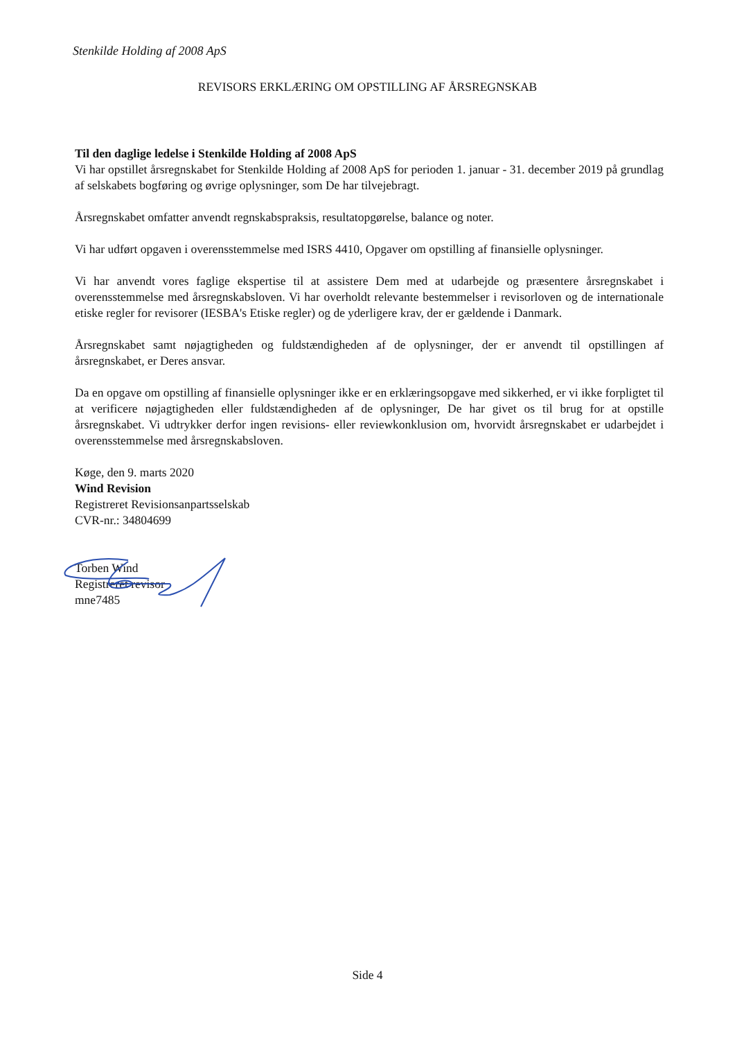Stenkilde Holding af 2008 ApS
REVISORS ERKLÆRING OM OPSTILLING AF ÅRSREGNSKAB
Til den daglige ledelse i Stenkilde Holding af 2008 ApS
Vi har opstillet årsregnskabet for Stenkilde Holding af 2008 ApS for perioden 1. januar - 31. december 2019 på grundlag af selskabets bogføring og øvrige oplysninger, som De har tilvejebragt.
Årsregnskabet omfatter anvendt regnskabspraksis, resultatopgørelse, balance og noter.
Vi har udført opgaven i overensstemmelse med ISRS 4410, Opgaver om opstilling af finansielle oplysninger.
Vi har anvendt vores faglige ekspertise til at assistere Dem med at udarbejde og præsentere årsregnskabet i overensstemmelse med årsregnskabsloven. Vi har overholdt relevante bestemmelser i revisorloven og de internationale etiske regler for revisorer (IESBA's Etiske regler) og de yderligere krav, der er gældende i Danmark.
Årsregnskabet samt nøjagtigheden og fuldstændigheden af de oplysninger, der er anvendt til opstillingen af årsregnskabet, er Deres ansvar.
Da en opgave om opstilling af finansielle oplysninger ikke er en erklæringsopgave med sikkerhed, er vi ikke forpligtet til at verificere nøjagtigheden eller fuldstændigheden af de oplysninger, De har givet os til brug for at opstille årsregnskabet. Vi udtrykker derfor ingen revisions- eller reviewkonklusion om, hvorvidt årsregnskabet er udarbejdet i overensstemmelse med årsregnskabsloven.
Køge, den 9. marts 2020
Wind Revision
Registreret Revisionsanpartsselskab
CVR-nr.: 34804699
Torben Wind
Registreret revisor
mne7485
Side 4